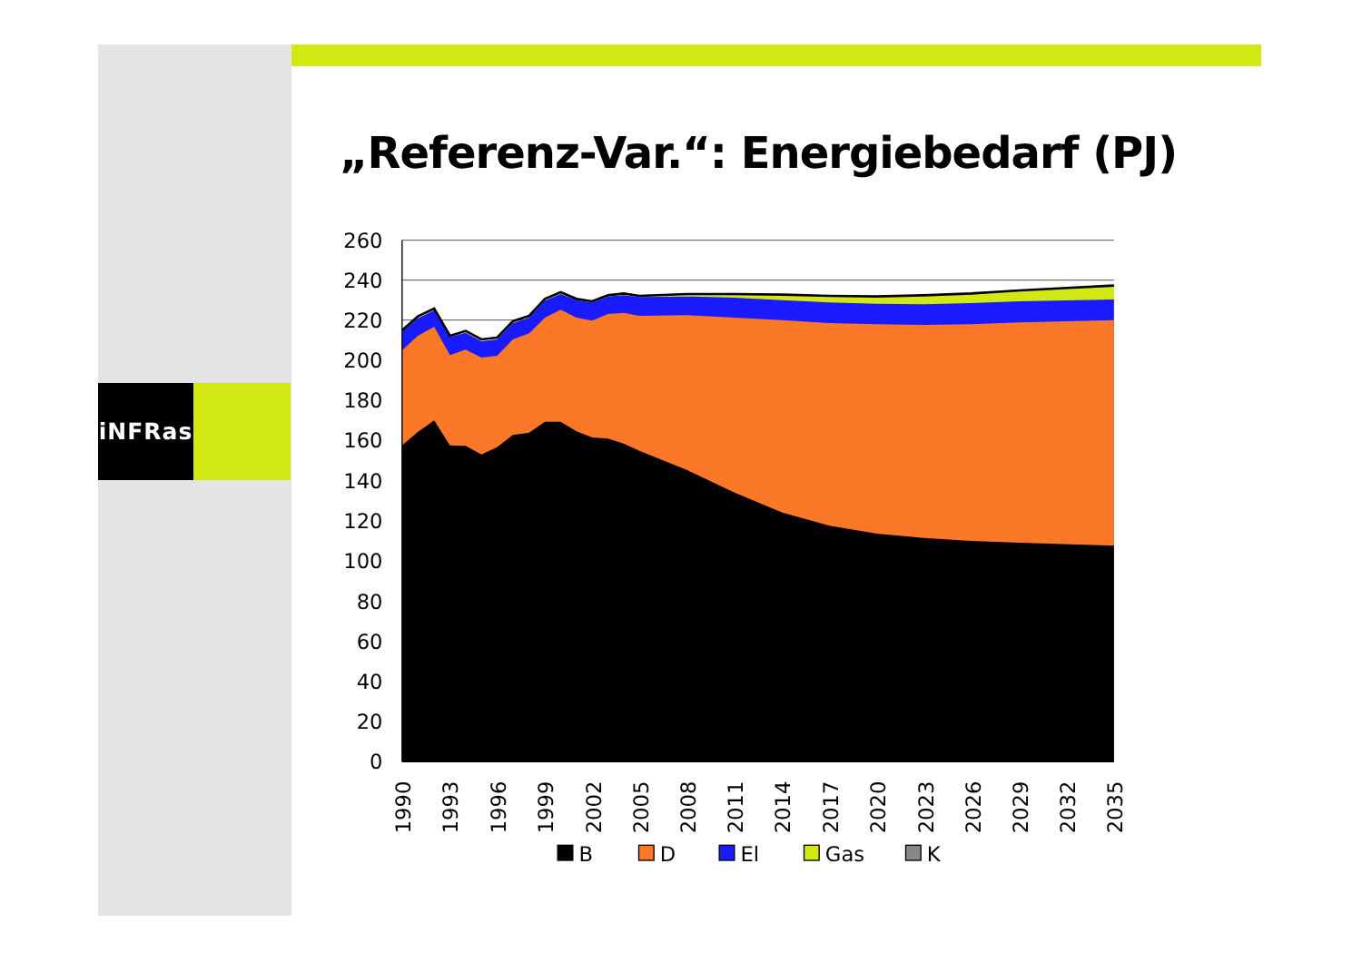iNFRas
„Referenz-Var.“: Energiebedarf (PJ)
260
240
220
200
180
160
140
120
100
80
60
40
20
0
1990
1993
1996
1999
2002
2005
2008
2011
2014
2017
2020
2023
2026
2029
2032
2035
B
D
El
Gas
K